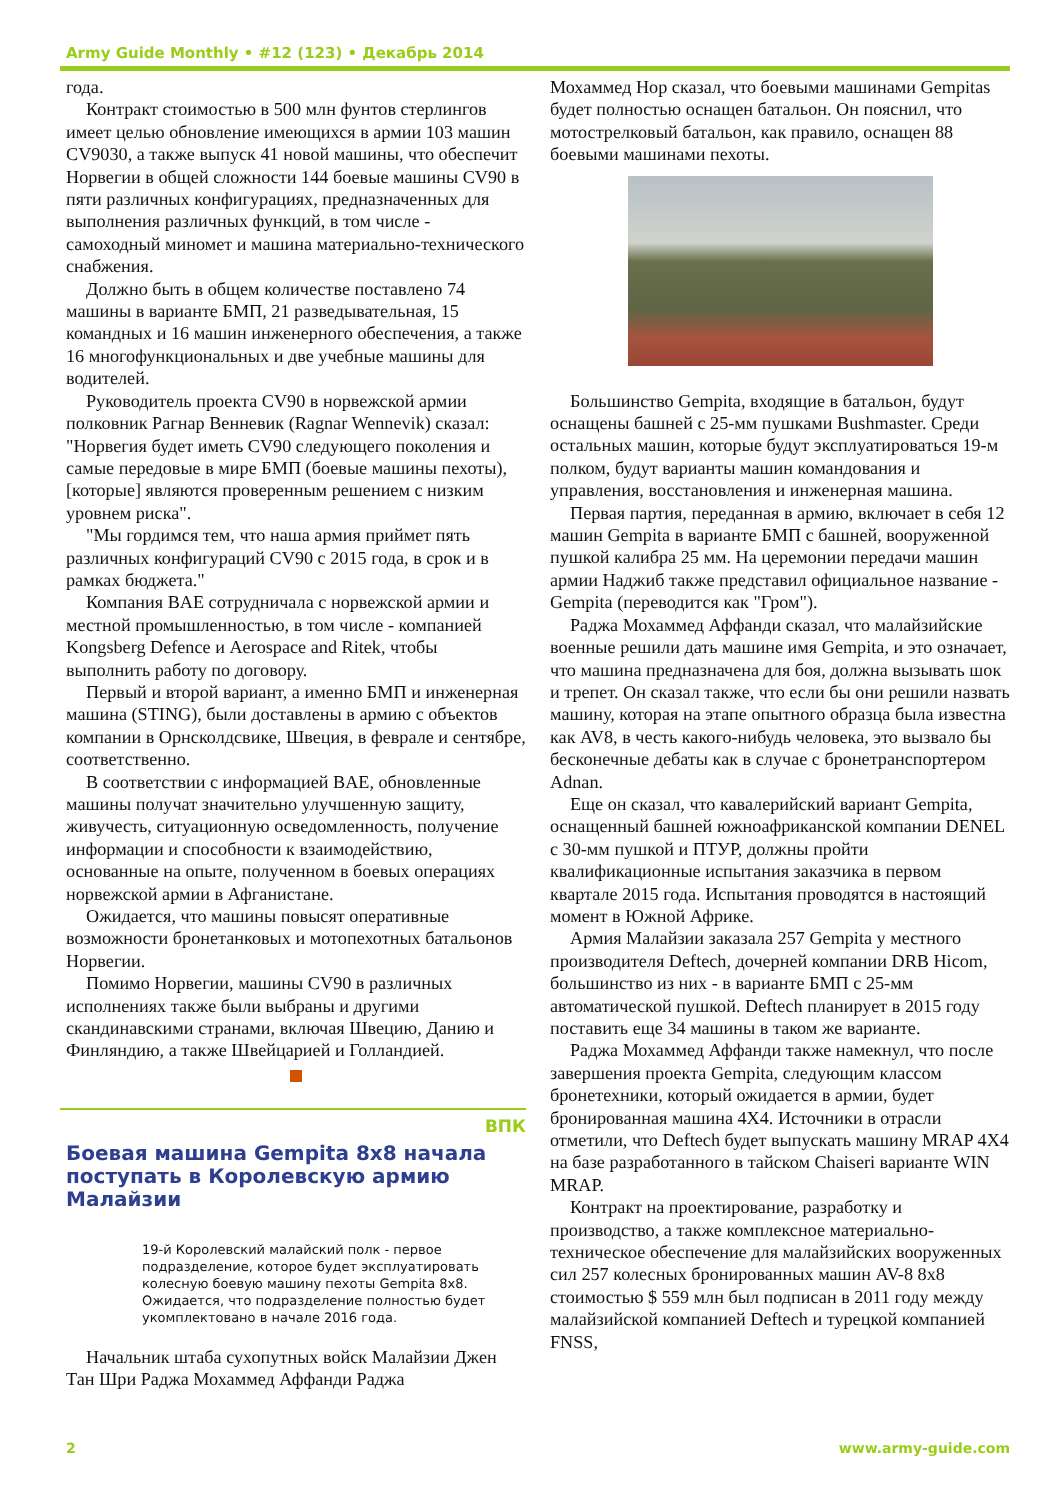Army Guide Monthly • #12 (123) • Декабрь 2014
года.
Контракт стоимостью в 500 млн фунтов стерлингов имеет целью обновление имеющихся в армии 103 машин CV9030, а также выпуск 41 новой машины, что обеспечит Норвегии в общей сложности 144 боевые машины CV90 в пяти различных конфигурациях, предназначенных для выполнения различных функций, в том числе - самоходный миномет и машина материально-технического снабжения.
Должно быть в общем количестве поставлено 74 машины в варианте БМП, 21 разведывательная, 15 командных и 16 машин инженерного обеспечения, а также 16 многофункциональных и две учебные машины для водителей.
Руководитель проекта CV90 в норвежской армии полковник Рагнар Венневик (Ragnar Wennevik) сказал: "Норвегия будет иметь CV90 следующего поколения и самые передовые в мире БМП (боевые машины пехоты), [которые] являются проверенным решением с низким уровнем риска".
"Мы гордимся тем, что наша армия приймет пять различных конфигураций CV90 с 2015 года, в срок и в рамках бюджета."
Компания BAE сотрудничала с норвежской армии и местной промышленностью, в том числе - компанией Kongsberg Defence и Aerospace and Ritek, чтобы выполнить работу по договору.
Первый и второй вариант, а именно БМП и инженерная машина (STING), были доставлены в армию с объектов компании в Орнсколдсвике, Швеция, в феврале и сентябре, соответственно.
В соответствии с информацией BAE, обновленные машины получат значительно улучшенную защиту, живучесть, ситуационную осведомленность, получение информации и способности к взаимодействию, основанные на опыте, полученном в боевых операциях норвежской армии в Афганистане.
Ожидается, что машины повысят оперативные возможности бронетанковых и мотопехотных батальонов Норвегии.
Помимо Норвегии, машины CV90 в различных исполнениях также были выбраны и другими скандинавскими странами, включая Швецию, Данию и Финляндию, а также Швейцарией и Голландией.
ВПК
Боевая машина Gempita 8x8 начала поступать в Королевскую армию Малайзии
19-й Королевский малайский полк - первое подразделение, которое будет эксплуатировать колесную боевую машину пехоты Gempita 8x8. Ожидается, что подразделение полностью будет укомплектовано в начале 2016 года.
Начальник штаба сухопутных войск Малайзии Джен Тан Шри Раджа Мохаммед Аффанди Раджа
Мохаммед Нор сказал, что боевыми машинами Gempitas будет полностью оснащен батальон. Он пояснил, что мотострелковый батальон, как правило, оснащен 88 боевыми машинами пехоты.
Большинство Gempita, входящие в батальон, будут оснащены башней с 25-мм пушками Bushmaster. Среди остальных машин, которые будут эксплуатироваться 19-м полком, будут варианты машин командования и управления, восстановления и инженерная машина.
Первая партия, переданная в армию, включает в себя 12 машин Gempita в варианте БМП с башней, вооруженной пушкой калибра 25 мм. На церемонии передачи машин армии Наджиб также представил официальное название - Gempita (переводится как "Гром").
Раджа Мохаммед Аффанди сказал, что малайзийские военные решили дать машине имя Gempita, и это означает, что машина предназначена для боя, должна вызывать шок и трепет. Он сказал также, что если бы они решили назвать машину, которая на этапе опытного образца была известна как AV8, в честь какого-нибудь человека, это вызвало бы бесконечные дебаты как в случае с бронетранспортером Adnan.
Еще он сказал, что кавалерийский вариант Gempita, оснащенный башней южноафриканской компании DENEL с 30-мм пушкой и ПТУР, должны пройти квалификационные испытания заказчика в первом квартале 2015 года. Испытания проводятся в настоящий момент в Южной Африке.
Армия Малайзии заказала 257 Gempita у местного производителя Deftech, дочерней компании DRB Hicom, большинство из них - в варианте БМП с 25-мм автоматической пушкой. Deftech планирует в 2015 году поставить еще 34 машины в таком же варианте.
Раджа Мохаммед Аффанди также намекнул, что после завершения проекта Gempita, следующим классом бронетехники, который ожидается в армии, будет бронированная машина 4X4. Источники в отрасли отметили, что Deftech будет выпускать машину MRAP 4X4 на базе разработанного в тайском Chaiseri варианте WIN MRAP.
Контракт на проектирование, разработку и производство, а также комплексное материально-техническое обеспечение для малайзийских вооруженных сил 257 колесных бронированных машин AV-8 8x8 стоимостью $ 559 млн был подписан в 2011 году между малайзийской компанией Deftech и турецкой компанией FNSS,
2 www.army-guide.com